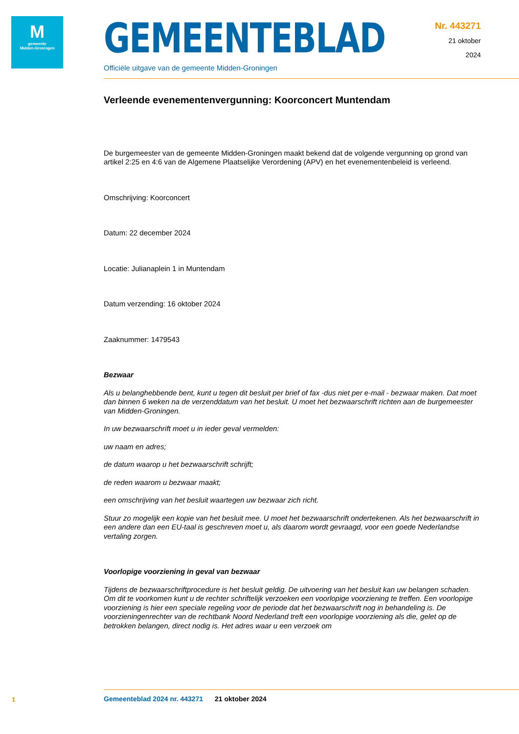M
gemeente
Midden-Groningen
GEMEENTEBLAD
Officiële uitgave van de gemeente Midden-Groningen
Nr. 443271
21 oktober
2024
Verleende evenementenvergunning: Koorconcert Muntendam
De burgemeester van de gemeente Midden-Groningen maakt bekend dat de volgende vergunning op grond van artikel 2:25 en 4:6 van de Algemene Plaatselijke Verordening (APV) en het evenementenbeleid is verleend.
Omschrijving: Koorconcert
Datum: 22 december 2024
Locatie: Julianaplein 1 in Muntendam
Datum verzending: 16 oktober 2024
Zaaknummer: 1479543
Bezwaar
Als u belanghebbende bent, kunt u tegen dit besluit per brief of fax -dus niet per e-mail - bezwaar maken. Dat moet dan binnen 6 weken na de verzenddatum van het besluit. U moet het bezwaarschrift richten aan de burgemeester van Midden-Groningen.
In uw bezwaarschrift moet u in ieder geval vermelden:
uw naam en adres;
de datum waarop u het bezwaarschrift schrijft;
de reden waarom u bezwaar maakt;
een omschrijving van het besluit waartegen uw bezwaar zich richt.
Stuur zo mogelijk een kopie van het besluit mee. U moet het bezwaarschrift ondertekenen. Als het bezwaarschrift in een andere dan een EU-taal is geschreven moet u, als daarom wordt gevraagd, voor een goede Nederlandse vertaling zorgen.
Voorlopige voorziening in geval van bezwaar
Tijdens de bezwaarschriftprocedure is het besluit geldig. De uitvoering van het besluit kan uw belangen schaden. Om dit te voorkomen kunt u de rechter schriftelijk verzoeken een voorlopige voorziening te treffen. Een voorlopige voorziening is hier een speciale regeling voor de periode dat het bezwaarschrift nog in behandeling is. De voorzieningenrechter van de rechtbank Noord Nederland treft een voorlopige voorziening als die, gelet op de betrokken belangen, direct nodig is. Het adres waar u een verzoek om
1
Gemeenteblad 2024 nr. 443271 21 oktober 2024